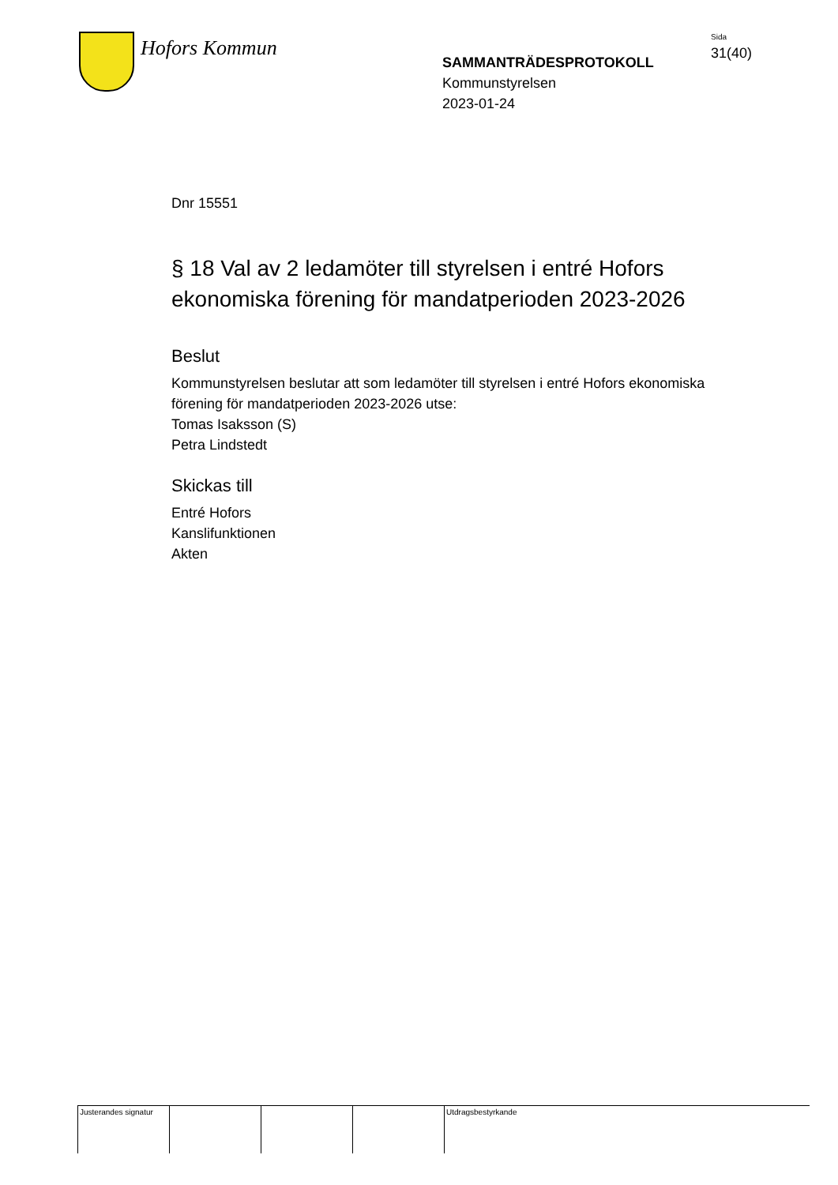Hofors Kommun
SAMMANTRÄDESPROTOKOLL
Kommunstyrelsen
2023-01-24
Sida
31(40)
Dnr 15551
§ 18 Val av 2 ledamöter till styrelsen i entré Hofors ekonomiska förening för mandatperioden 2023-2026
Beslut
Kommunstyrelsen beslutar att som ledamöter till styrelsen i entré Hofors ekonomiska förening för mandatperioden 2023-2026 utse:
Tomas Isaksson (S)
Petra Lindstedt
Skickas till
Entré Hofors
Kanslifunktionen
Akten
Justerandes signatur
Utdragsbestyrkande